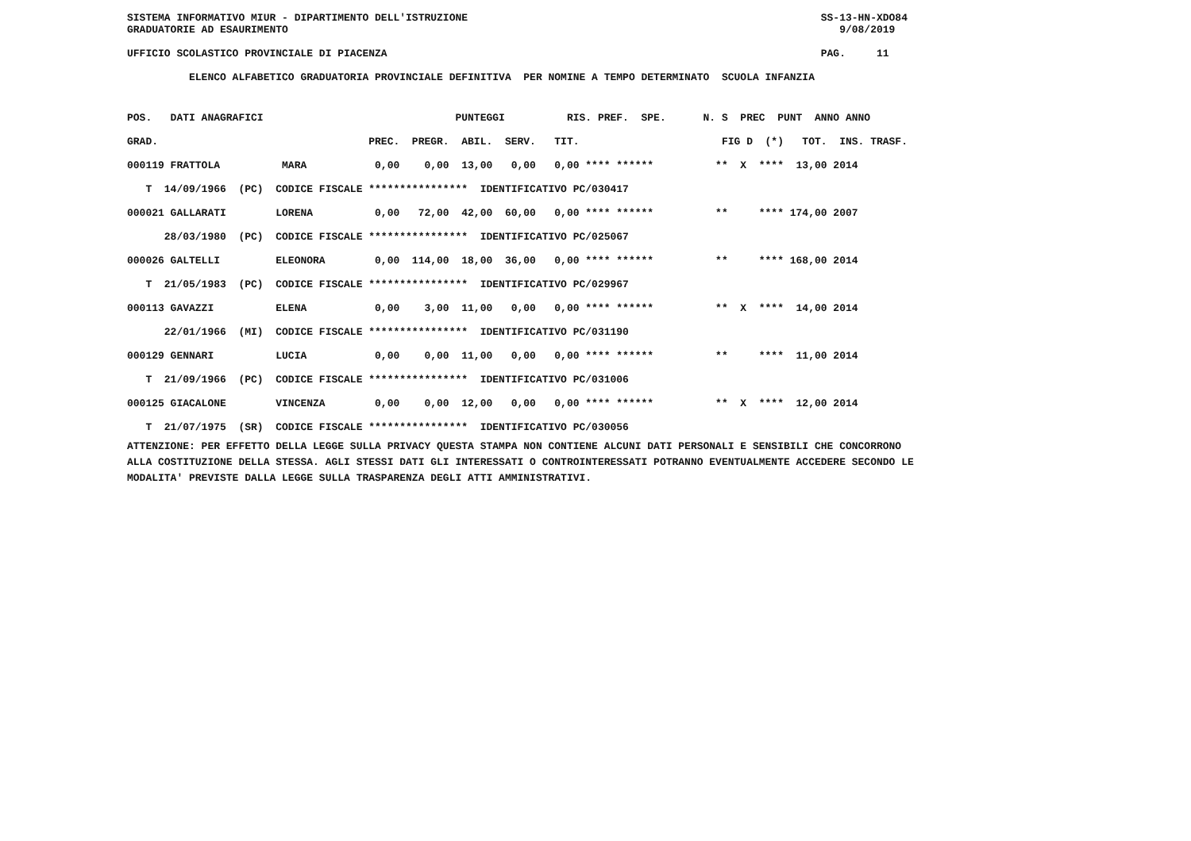SISTEMA INFORMATIVO MIUR - DIPARTIMENTO DELL'ISTRUZIONE                                                         SS-13-HN-XDO84
GRADUATORIE AD ESAURIMENTO                                                                                         9/08/2019

UFFICIO SCOLASTICO PROVINCIALE DI PIACENZA                                                                      PAG.     11

          ELENCO ALFABETICO GRADUATORIA PROVINCIALE DEFINITIVA  PER NOMINE A TEMPO DETERMINATO  SCUOLA INFANZIA
| POS. DATI ANAGRAFICI PUNTEGGI RIS. PREF. SPE. N. S PREC PUNT ANNO ANNO |
| --- |
| GRAD. PREC. PREGR. ABIL. SERV. TIT. FIG D (*) TOT. INS. TRASF. |
| 000119 FRATTOLA MARA 0,00 0,00 13,00 0,00 0,00 **** ****** ** X **** 13,00 2014 |
| T 14/09/1966 (PC) CODICE FISCALE **************** IDENTIFICATIVO PC/030417 |
| 000021 GALLARATI LORENA 0,00 72,00 42,00 60,00 0,00 **** ****** ** **** 174,00 2007 |
| 28/03/1980 (PC) CODICE FISCALE **************** IDENTIFICATIVO PC/025067 |
| 000026 GALTELLI ELEONORA 0,00 114,00 18,00 36,00 0,00 **** ****** ** **** 168,00 2014 |
| T 21/05/1983 (PC) CODICE FISCALE **************** IDENTIFICATIVO PC/029967 |
| 000113 GAVAZZI ELENA 0,00 3,00 11,00 0,00 0,00 **** ****** ** X **** 14,00 2014 |
| 22/01/1966 (MI) CODICE FISCALE **************** IDENTIFICATIVO PC/031190 |
| 000129 GENNARI LUCIA 0,00 0,00 11,00 0,00 0,00 **** ****** ** **** 11,00 2014 |
| T 21/09/1966 (PC) CODICE FISCALE **************** IDENTIFICATIVO PC/031006 |
| 000125 GIACALONE VINCENZA 0,00 0,00 12,00 0,00 0,00 **** ****** ** X **** 12,00 2014 |
| T 21/07/1975 (SR) CODICE FISCALE **************** IDENTIFICATIVO PC/030056 |
ATTENZIONE: PER EFFETTO DELLA LEGGE SULLA PRIVACY QUESTA STAMPA NON CONTIENE ALCUNI DATI PERSONALI E SENSIBILI CHE CONCORRONO
ALLA COSTITUZIONE DELLA STESSA. AGLI STESSI DATI GLI INTERESSATI O CONTROINTERESSATI POTRANNO EVENTUALMENTE ACCEDERE SECONDO LE
MODALITA' PREVISTE DALLA LEGGE SULLA TRASPARENZA DEGLI ATTI AMMINISTRATIVI.